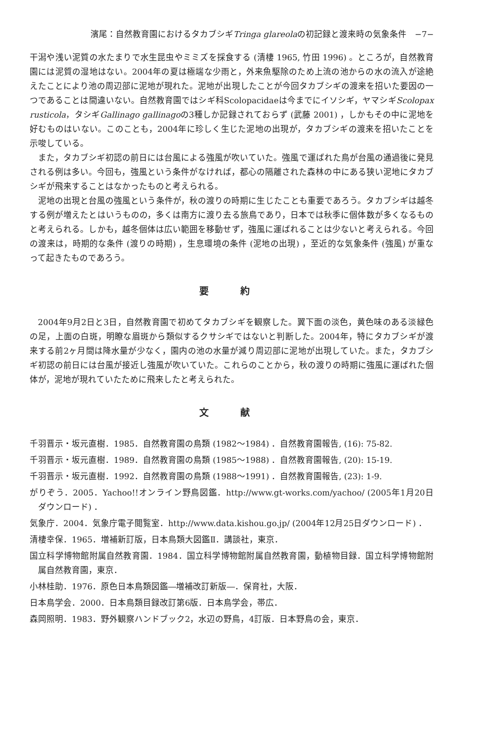濱尾：自然教育園におけるタカブシギTringa glareolaの初記録と渡来時の気象条件　−7−
干潟や浅い泥質の水たまりで水生昆虫やミミズを採食する (清棲 1965, 竹田 1996) 。ところが，自然教育園には泥質の湿地はない。2004年の夏は極端な少雨と，外来魚駆除のため上流の池からの水の流入が途絶えたことにより池の周辺部に泥地が現れた。泥地が出現したことが今回タカブシギの渡来を招いた要因の一つであることは間違いない。自然教育園ではシギ科Scolopacidaeは今までにイソシギ，ヤマシギScolopax rusticola，タシギGallinago gallinagoの3種しか記録されておらず (武藤 2001) ，しかもその中に泥地を好むものはいない。このことも，2004年に珍しく生じた泥地の出現が，タカブシギの渡来を招いたことを示唆している。
また，タカブシギ初認の前日には台風による強風が吹いていた。強風で運ばれた鳥が台風の通過後に発見される例は多い。今回も，強風という条件がなければ，都心の隔離された森林の中にある狭い泥地にタカブシギが飛来することはなかったものと考えられる。
泥地の出現と台風の強風という条件が，秋の渡りの時期に生じたことも重要であろう。タカブシギは越冬する例が増えたとはいうものの，多くは南方に渡り去る旅鳥であり，日本では秋季に個体数が多くなるものと考えられる。しかも，越冬個体は広い範囲を移動せず，強風に運ばれることは少ないと考えられる。今回の渡来は，時期的な条件 (渡りの時期) ，生息環境の条件 (泥地の出現) ，至近的な気象条件 (強風) が重なって起きたものであろう。
要 約
2004年9月2日と3日，自然教育園で初めてタカブシギを観察した。翼下面の淡色，黄色味のある淡緑色の足，上面の白斑，明瞭な眉斑から類似するクサシギではないと判断した。2004年，特にタカブシギが渡来する前2ヶ月間は降水量が少なく，園内の池の水量が減り周辺部に泥地が出現していた。また，タカブシギ初認の前日には台風が接近し強風が吹いていた。これらのことから，秋の渡りの時期に強風に運ばれた個体が，泥地が現れていたために飛来したと考えられた。
文 献
千羽晋示・坂元直樹．1985．自然教育園の鳥類 (1982〜1984) ．自然教育園報告, (16): 75-82.
千羽晋示・坂元直樹．1989．自然教育園の鳥類 (1985〜1988) ．自然教育園報告, (20): 15-19.
千羽晋示・坂元直樹．1992．自然教育園の鳥類 (1988〜1991) ．自然教育園報告, (23): 1-9.
がりぞう．2005．Yachoo!!オンライン野鳥図鑑．http://www.gt-works.com/yachoo/ (2005年1月20日ダウンロード) ．
気象庁．2004．気象庁電子閲覧室．http://www.data.kishou.go.jp/ (2004年12月25日ダウンロード) ．
清棲幸保．1965．増補新訂版，日本鳥類大図鑑Ⅱ．講談社，東京．
国立科学博物館附属自然教育園．1984．国立科学博物館附属自然教育園，動植物目録．国立科学博物館附属自然教育園，東京．
小林桂助．1976．原色日本鳥類図鑑―増補改訂新版―．保育社，大阪．
日本鳥学会．2000．日本鳥類目録改訂第6版．日本鳥学会，帯広．
森岡照明．1983．野外観察ハンドブック2，水辺の野鳥，4訂版．日本野鳥の会，東京．